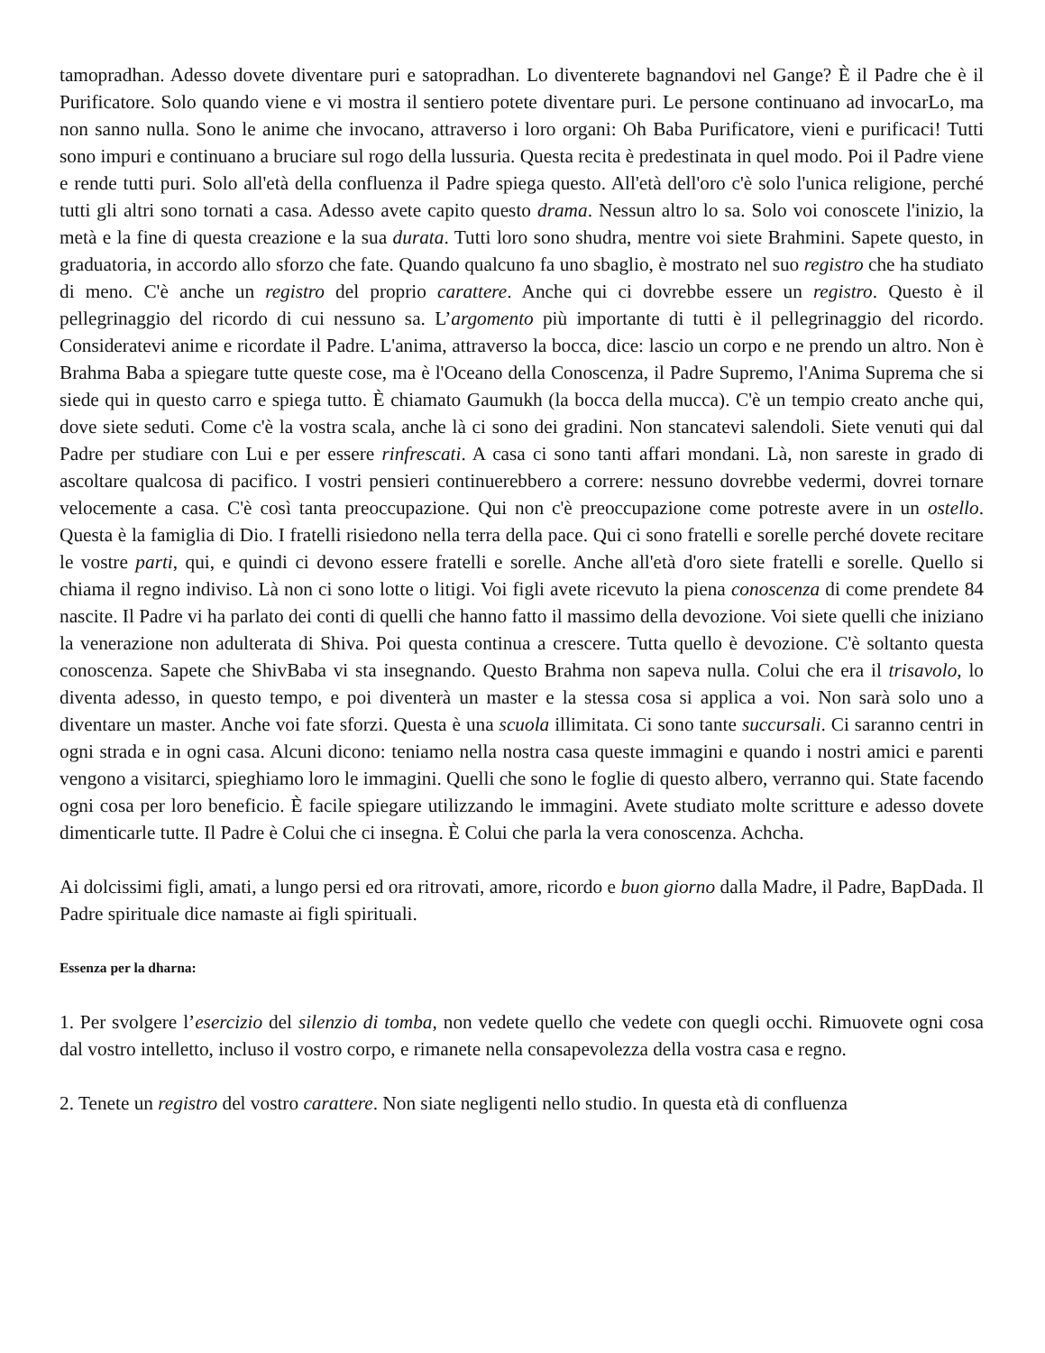tamopradhan. Adesso dovete diventare puri e satopradhan. Lo diventerete bagnandovi nel Gange? È il Padre che è il Purificatore. Solo quando viene e vi mostra il sentiero potete diventare puri. Le persone continuano ad invocarLo, ma non sanno nulla. Sono le anime che invocano, attraverso i loro organi: Oh Baba Purificatore, vieni e purificaci! Tutti sono impuri e continuano a bruciare sul rogo della lussuria. Questa recita è predestinata in quel modo. Poi il Padre viene e rende tutti puri. Solo all'età della confluenza il Padre spiega questo. All'età dell'oro c'è solo l'unica religione, perché tutti gli altri sono tornati a casa. Adesso avete capito questo drama. Nessun altro lo sa. Solo voi conoscete l'inizio, la metà e la fine di questa creazione e la sua durata. Tutti loro sono shudra, mentre voi siete Brahmini. Sapete questo, in graduatoria, in accordo allo sforzo che fate. Quando qualcuno fa uno sbaglio, è mostrato nel suo registro che ha studiato di meno. C'è anche un registro del proprio carattere. Anche qui ci dovrebbe essere un registro. Questo è il pellegrinaggio del ricordo di cui nessuno sa. L’argomento più importante di tutti è il pellegrinaggio del ricordo. Consideratevi anime e ricordate il Padre. L'anima, attraverso la bocca, dice: lascio un corpo e ne prendo un altro. Non è Brahma Baba a spiegare tutte queste cose, ma è l'Oceano della Conoscenza, il Padre Supremo, l'Anima Suprema che si siede qui in questo carro e spiega tutto. È chiamato Gaumukh (la bocca della mucca). C'è un tempio creato anche qui, dove siete seduti. Come c'è la vostra scala, anche là ci sono dei gradini. Non stancatevi salendoli. Siete venuti qui dal Padre per studiare con Lui e per essere rinfrescati. A casa ci sono tanti affari mondani. Là, non sareste in grado di ascoltare qualcosa di pacifico. I vostri pensieri continuerebbero a correre: nessuno dovrebbe vedermi, dovrei tornare velocemente a casa. C'è così tanta preoccupazione. Qui non c'è preoccupazione come potreste avere in un ostello. Questa è la famiglia di Dio. I fratelli risiedono nella terra della pace. Qui ci sono fratelli e sorelle perché dovete recitare le vostre parti, qui, e quindi ci devono essere fratelli e sorelle. Anche all'età d'oro siete fratelli e sorelle. Quello si chiama il regno indiviso. Là non ci sono lotte o litigi. Voi figli avete ricevuto la piena conoscenza di come prendete 84 nascite. Il Padre vi ha parlato dei conti di quelli che hanno fatto il massimo della devozione. Voi siete quelli che iniziano la venerazione non adulterata di Shiva. Poi questa continua a crescere. Tutta quello è devozione. C'è soltanto questa conoscenza. Sapete che ShivBaba vi sta insegnando. Questo Brahma non sapeva nulla. Colui che era il trisavolo, lo diventa adesso, in questo tempo, e poi diventerà un master e la stessa cosa si applica a voi. Non sarà solo uno a diventare un master. Anche voi fate sforzi. Questa è una scuola illimitata. Ci sono tante succursali. Ci saranno centri in ogni strada e in ogni casa. Alcuni dicono: teniamo nella nostra casa queste immagini e quando i nostri amici e parenti vengono a visitarci, spieghiamo loro le immagini. Quelli che sono le foglie di questo albero, verranno qui. State facendo ogni cosa per loro beneficio. È facile spiegare utilizzando le immagini. Avete studiato molte scritture e adesso dovete dimenticarle tutte. Il Padre è Colui che ci insegna. È Colui che parla la vera conoscenza. Achcha.
Ai dolcissimi figli, amati, a lungo persi ed ora ritrovati, amore, ricordo e buon giorno dalla Madre, il Padre, BapDada. Il Padre spirituale dice namaste ai figli spirituali.
Essenza per la dharna:
1. Per svolgere l’esercizio del silenzio di tomba, non vedete quello che vedete con quegli occhi. Rimuovete ogni cosa dal vostro intelletto, incluso il vostro corpo, e rimanete nella consapevolezza della vostra casa e regno.
2. Tenete un registro del vostro carattere. Non siate negligenti nello studio. In questa età di confluenza